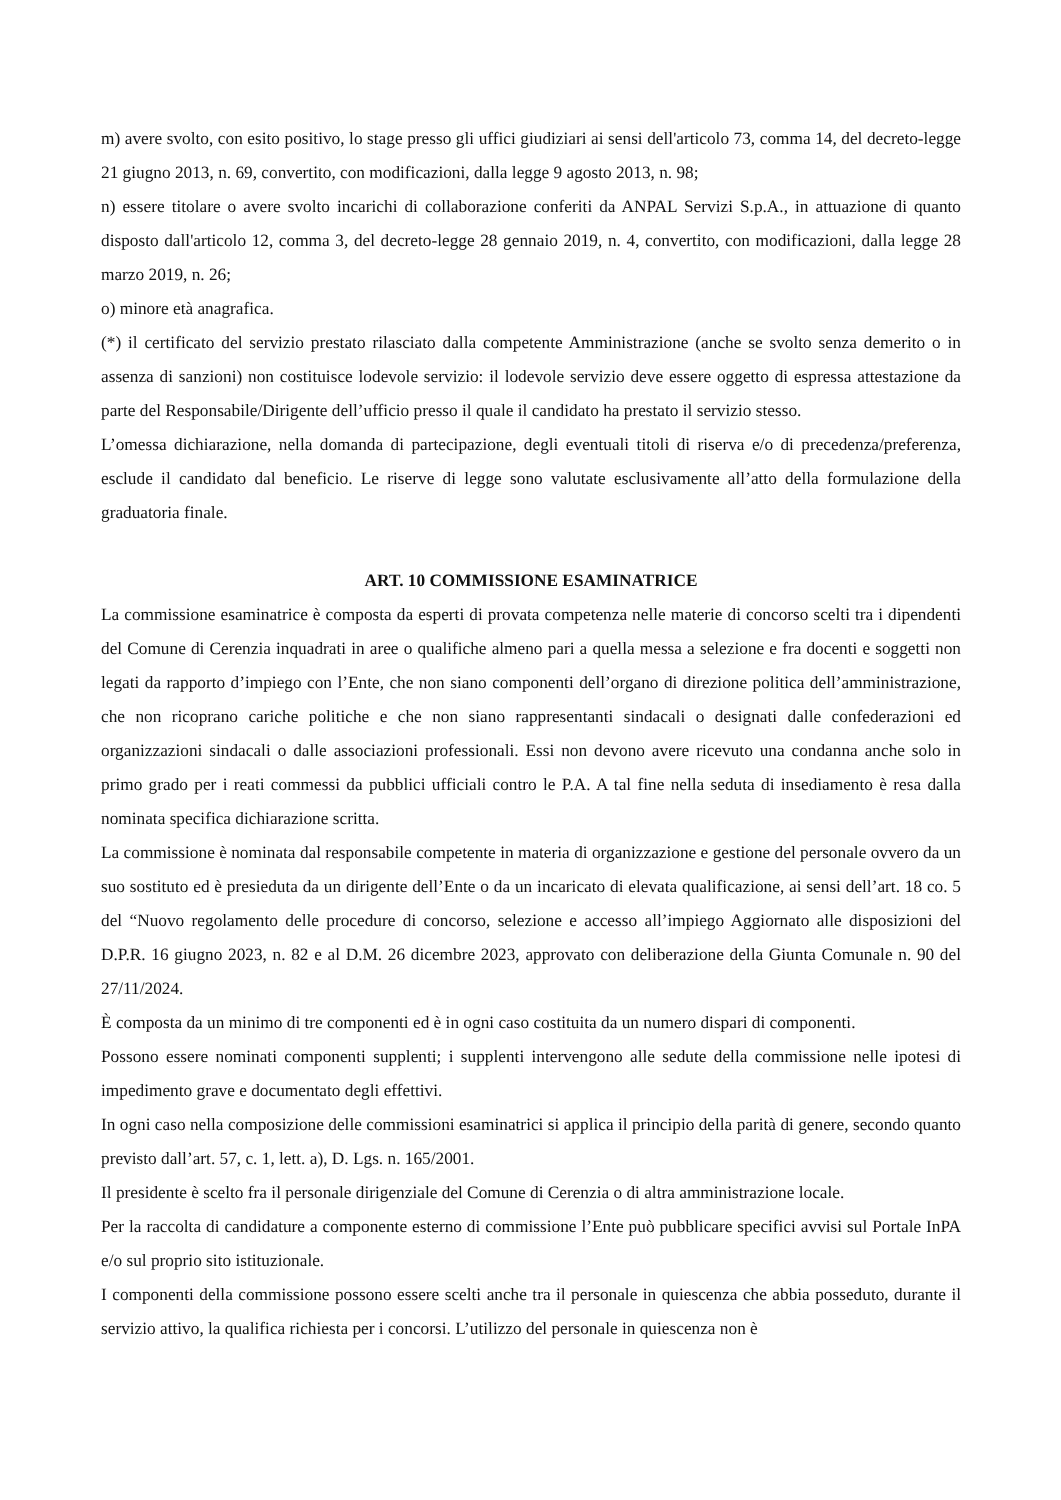m) avere svolto, con esito positivo, lo stage presso gli uffici giudiziari ai sensi dell'articolo 73, comma 14, del decreto-legge 21 giugno 2013, n. 69, convertito, con modificazioni, dalla legge 9 agosto 2013, n. 98;
n) essere titolare o avere svolto incarichi di collaborazione conferiti da ANPAL Servizi S.p.A., in attuazione di quanto disposto dall'articolo 12, comma 3, del decreto-legge 28 gennaio 2019, n. 4, convertito, con modificazioni, dalla legge 28 marzo 2019, n. 26;
o) minore età anagrafica.
(*) il certificato del servizio prestato rilasciato dalla competente Amministrazione (anche se svolto senza demerito o in assenza di sanzioni) non costituisce lodevole servizio: il lodevole servizio deve essere oggetto di espressa attestazione da parte del Responsabile/Dirigente dell’ufficio presso il quale il candidato ha prestato il servizio stesso.
L’omessa dichiarazione, nella domanda di partecipazione, degli eventuali titoli di riserva e/o di precedenza/preferenza, esclude il candidato dal beneficio. Le riserve di legge sono valutate esclusivamente all’atto della formulazione della graduatoria finale.
ART. 10 COMMISSIONE ESAMINATRICE
La commissione esaminatrice è composta da esperti di provata competenza nelle materie di concorso scelti tra i dipendenti del Comune di Cerenzia inquadrati in aree o qualifiche almeno pari a quella messa a selezione e fra docenti e soggetti non legati da rapporto d’impiego con l’Ente, che non siano componenti dell’organo di direzione politica dell’amministrazione, che non ricoprano cariche politiche e che non siano rappresentanti sindacali o designati dalle confederazioni ed organizzazioni sindacali o dalle associazioni professionali. Essi non devono avere ricevuto una condanna anche solo in primo grado per i reati commessi da pubblici ufficiali contro le P.A. A tal fine nella seduta di insediamento è resa dalla nominata specifica dichiarazione scritta.
La commissione è nominata dal responsabile competente in materia di organizzazione e gestione del personale ovvero da un suo sostituto ed è presieduta da un dirigente dell’Ente o da un incaricato di elevata qualificazione, ai sensi dell’art. 18 co. 5 del “Nuovo regolamento delle procedure di concorso, selezione e accesso all’impiego Aggiornato alle disposizioni del D.P.R. 16 giugno 2023, n. 82 e al D.M. 26 dicembre 2023, approvato con deliberazione della Giunta Comunale n. 90 del 27/11/2024.
È composta da un minimo di tre componenti ed è in ogni caso costituita da un numero dispari di componenti.
Possono essere nominati componenti supplenti; i supplenti intervengono alle sedute della commissione nelle ipotesi di impedimento grave e documentato degli effettivi.
In ogni caso nella composizione delle commissioni esaminatrici si applica il principio della parità di genere, secondo quanto previsto dall’art. 57, c. 1, lett. a), D. Lgs. n. 165/2001.
Il presidente è scelto fra il personale dirigenziale del Comune di Cerenzia o di altra amministrazione locale.
Per la raccolta di candidature a componente esterno di commissione l’Ente può pubblicare specifici avvisi sul Portale InPA e/o sul proprio sito istituzionale.
I componenti della commissione possono essere scelti anche tra il personale in quiescenza che abbia posseduto, durante il servizio attivo, la qualifica richiesta per i concorsi. L’utilizzo del personale in quiescenza non è